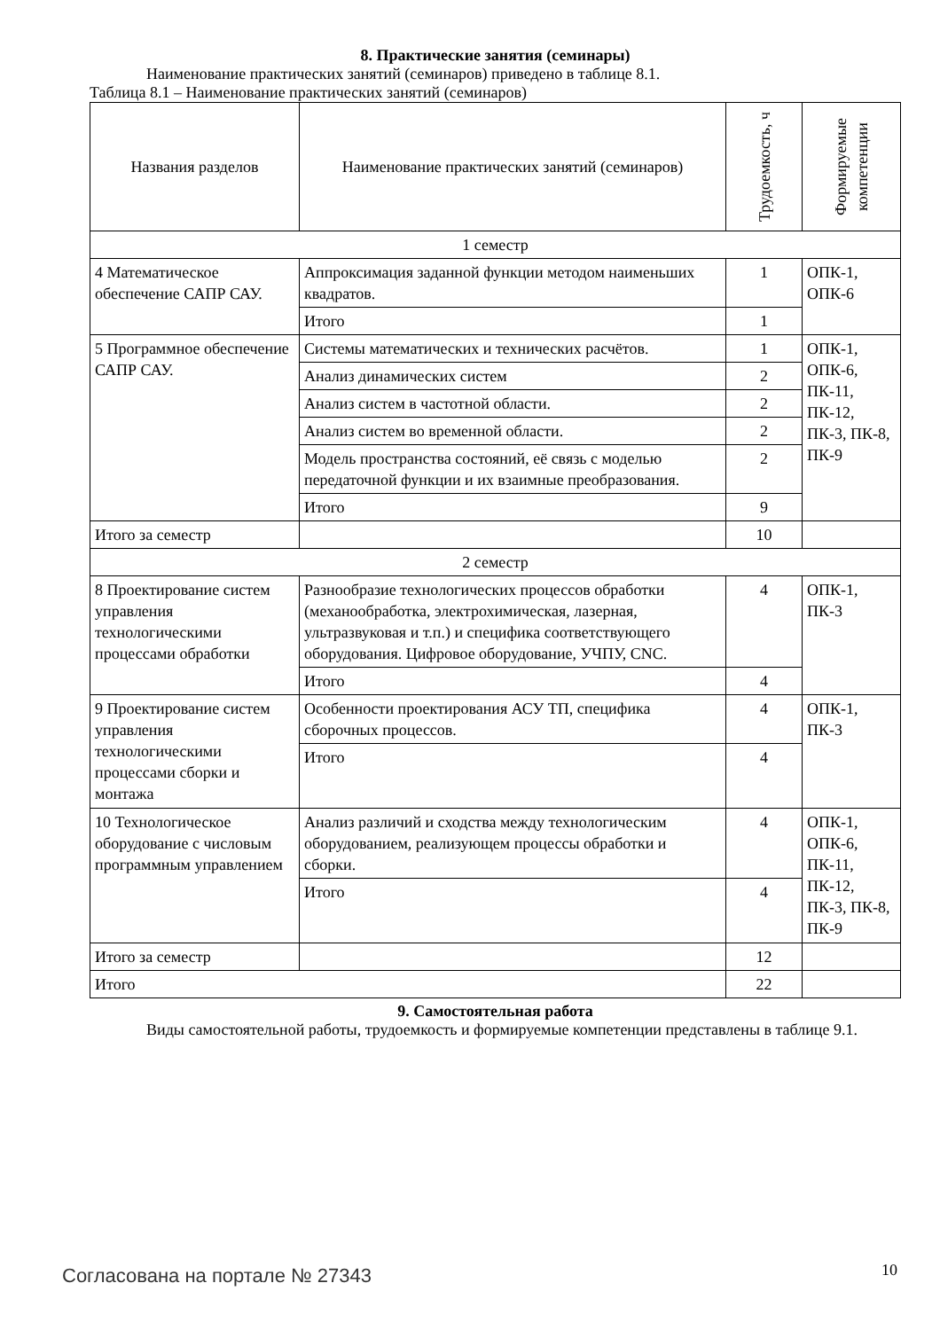8. Практические занятия (семинары)
Наименование практических занятий (семинаров) приведено в таблице 8.1.
Таблица 8.1 – Наименование практических занятий (семинаров)
| Названия разделов | Наименование практических занятий (семинаров) | Трудоемкость, ч | Формируемые компетенции |
| --- | --- | --- | --- |
| 1 семестр | | | |
| 4 Математическое обеспечение САПР САУ. | Аппроксимация заданной функции методом наименьших квадратов. | 1 | ОПК-1, ОПК-6 |
| | Итого | 1 | |
| 5 Программное обеспечение САПР САУ. | Системы математических и технических расчётов. | 1 | ОПК-1, ОПК-6, ПК-11, ПК-12, ПК-3, ПК-8, ПК-9 |
| | Анализ динамических систем | 2 | |
| | Анализ систем в частотной области. | 2 | |
| | Анализ систем во временной области. | 2 | |
| | Модель пространства состояний, её связь с моделью передаточной функции и их взаимные преобразования. | 2 | |
| | Итого | 9 | |
| Итого за семестр | | 10 | |
| 2 семестр | | | |
| 8 Проектирование систем управления технологическими процессами обработки | Разнообразие технологических процессов обработки (механообработка, электрохимическая, лазерная, ультразвуковая и т.п.) и специфика соответствующего оборудования. Цифровое оборудование, УЧПУ, CNC. | 4 | ОПК-1, ПК-3 |
| | Итого | 4 | |
| 9 Проектирование систем управления технологическими процессами сборки и монтажа | Особенности проектирования АСУ ТП, специфика сборочных процессов. | 4 | ОПК-1, ПК-3 |
| | Итого | 4 | |
| 10 Технологическое оборудование с числовым программным управлением | Анализ различий и сходства между технологическим оборудованием, реализующем процессы обработки и сборки. | 4 | ОПК-1, ОПК-6, ПК-11, ПК-12, ПК-3, ПК-8, ПК-9 |
| | Итого | 4 | |
| Итого за семестр | | 12 | |
| Итого | | 22 | |
9. Самостоятельная работа
Виды самостоятельной работы, трудоемкость и формируемые компетенции представлены в таблице 9.1.
Согласована на портале № 27343 10